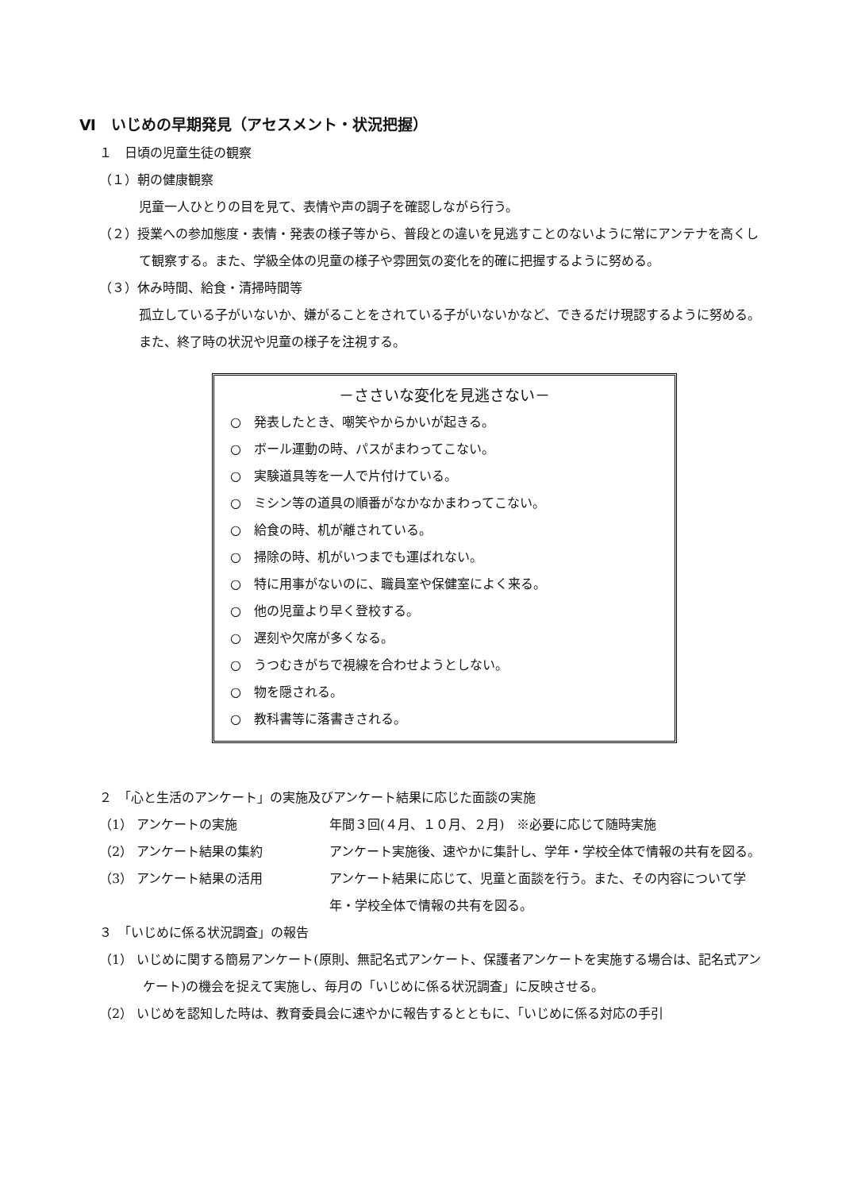Ⅵ　いじめの早期発見（アセスメント・状況把握）
１　日頃の児童生徒の観察
（１）朝の健康観察
児童一人ひとりの目を見て、表情や声の調子を確認しながら行う。
（２）授業への参加態度・表情・発表の様子等から、普段との違いを見逃すことのないように常にアンテナを高くして観察する。また、学級全体の児童の様子や雰囲気の変化を的確に把握するように努める。
（３）休み時間、給食・清掃時間等
孤立している子がいないか、嫌がることをされている子がいないかなど、できるだけ現認するように努める。また、終了時の状況や児童の様子を注視する。
－ささいな変化を見逃さない－
○　発表したとき、嘲笑やからかいが起きる。
○　ボール運動の時、パスがまわってこない。
○　実験道具等を一人で片付けている。
○　ミシン等の道具の順番がなかなかまわってこない。
○　給食の時、机が離されている。
○　掃除の時、机がいつまでも運ばれない。
○　特に用事がないのに、職員室や保健室によく来る。
○　他の児童より早く登校する。
○　遅刻や欠席が多くなる。
○　うつむきがちで視線を合わせようとしない。
○　物を隠される。
○　教科書等に落書きされる。
２　「心と生活のアンケート」の実施及びアンケート結果に応じた面談の実施
（1） アンケートの実施 年間３回(４月、１０月、２月)　※必要に応じて随時実施
（2） アンケート結果の集約 アンケート実施後、速やかに集計し、学年・学校全体で情報の共有を図る。
（3） アンケート結果の活用 アンケート結果に応じて、児童と面談を行う。また、その内容について学年・学校全体で情報の共有を図る。
３　「いじめに係る状況調査」の報告
（1） いじめに関する簡易アンケート(原則、無記名式アンケート、保護者アンケートを実施する場合は、記名式アンケート)の機会を捉えて実施し、毎月の「いじめに係る状況調査」に反映させる。
（2） いじめを認知した時は、教育委員会に速やかに報告するとともに、「いじめに係る対応の手引